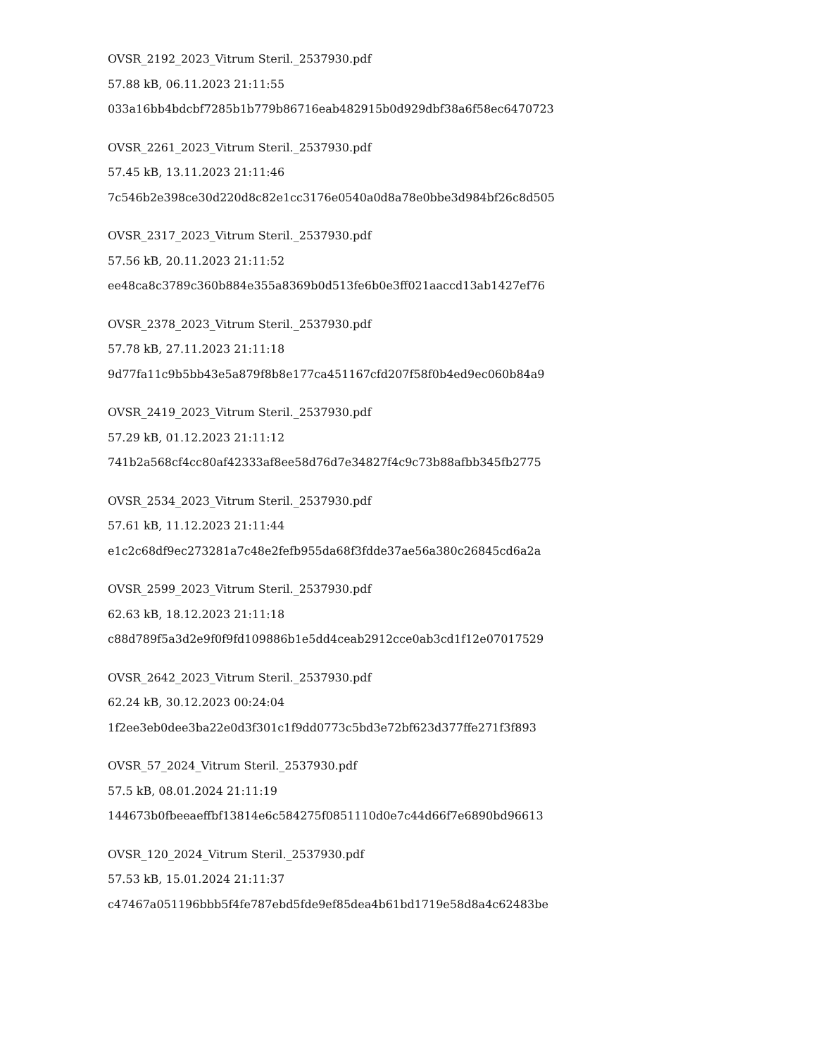OVSR_2192_2023_Vitrum Steril._2537930.pdf
57.88 kB, 06.11.2023 21:11:55
033a16bb4bdcbf7285b1b779b86716eab482915b0d929dbf38a6f58ec6470723
OVSR_2261_2023_Vitrum Steril._2537930.pdf
57.45 kB, 13.11.2023 21:11:46
7c546b2e398ce30d220d8c82e1cc3176e0540a0d8a78e0bbe3d984bf26c8d505
OVSR_2317_2023_Vitrum Steril._2537930.pdf
57.56 kB, 20.11.2023 21:11:52
ee48ca8c3789c360b884e355a8369b0d513fe6b0e3ff021aaccd13ab1427ef76
OVSR_2378_2023_Vitrum Steril._2537930.pdf
57.78 kB, 27.11.2023 21:11:18
9d77fa11c9b5bb43e5a879f8b8e177ca451167cfd207f58f0b4ed9ec060b84a9
OVSR_2419_2023_Vitrum Steril._2537930.pdf
57.29 kB, 01.12.2023 21:11:12
741b2a568cf4cc80af42333af8ee58d76d7e34827f4c9c73b88afbb345fb2775
OVSR_2534_2023_Vitrum Steril._2537930.pdf
57.61 kB, 11.12.2023 21:11:44
e1c2c68df9ec273281a7c48e2fefb955da68f3fdde37ae56a380c26845cd6a2a
OVSR_2599_2023_Vitrum Steril._2537930.pdf
62.63 kB, 18.12.2023 21:11:18
c88d789f5a3d2e9f0f9fd109886b1e5dd4ceab2912cce0ab3cd1f12e07017529
OVSR_2642_2023_Vitrum Steril._2537930.pdf
62.24 kB, 30.12.2023 00:24:04
1f2ee3eb0dee3ba22e0d3f301c1f9dd0773c5bd3e72bf623d377ffe271f3f893
OVSR_57_2024_Vitrum Steril._2537930.pdf
57.5 kB, 08.01.2024 21:11:19
144673b0fbeeaeffbf13814e6c584275f0851110d0e7c44d66f7e6890bd96613
OVSR_120_2024_Vitrum Steril._2537930.pdf
57.53 kB, 15.01.2024 21:11:37
c47467a051196bbb5f4fe787ebd5fde9ef85dea4b61bd1719e58d8a4c62483be